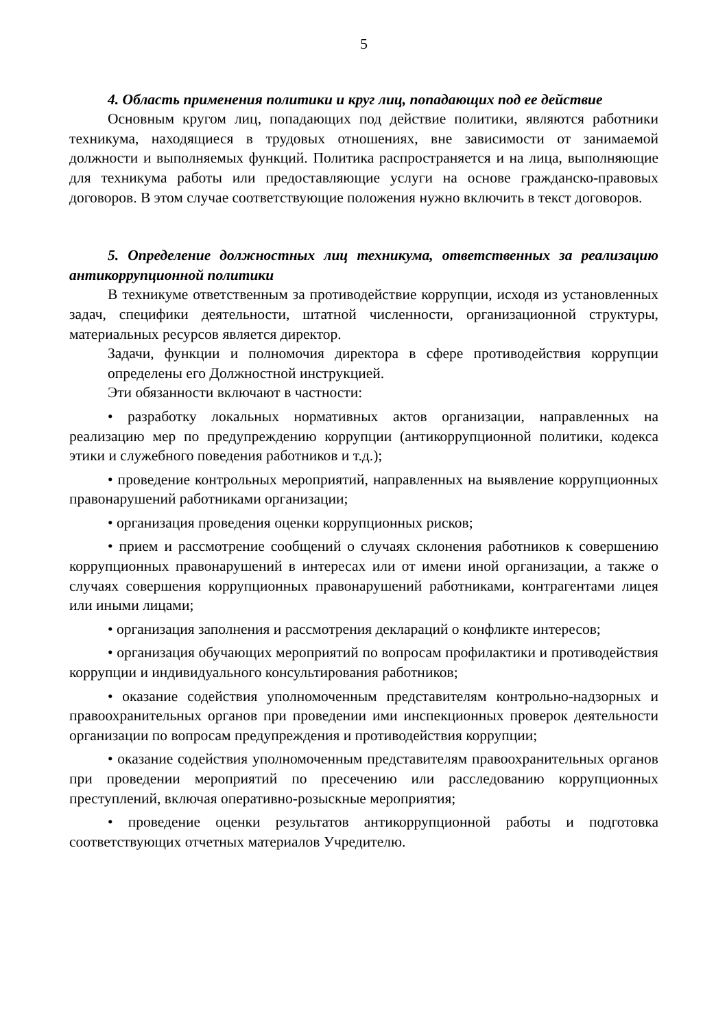5
4. Область применения политики и круг лиц, попадающих под ее действие
Основным кругом лиц, попадающих под действие политики, являются работники техникума, находящиеся в трудовых отношениях, вне зависимости от занимаемой должности и выполняемых функций. Политика распространяется и на лица, выполняющие для техникума работы или предоставляющие услуги на основе гражданско-правовых договоров. В этом случае соответствующие положения нужно включить в текст договоров.
5. Определение должностных лиц техникума, ответственных за реализацию антикоррупционной политики
В техникуме ответственным за противодействие коррупции, исходя из установленных задач, специфики деятельности, штатной численности, организационной структуры, материальных ресурсов является директор.
Задачи, функции и полномочия директора в сфере противодействия коррупции определены его Должностной инструкцией.
Эти обязанности включают в частности:
• разработку локальных нормативных актов организации, направленных на реализацию мер по предупреждению коррупции (антикоррупционной политики, кодекса этики и служебного поведения работников и т.д.);
• проведение контрольных мероприятий, направленных на выявление коррупционных правонарушений работниками организации;
• организация проведения оценки коррупционных рисков;
• прием и рассмотрение сообщений о случаях склонения работников к совершению коррупционных правонарушений в интересах или от имени иной организации, а также о случаях совершения коррупционных правонарушений работниками, контрагентами лицея или иными лицами;
• организация заполнения и рассмотрения деклараций о конфликте интересов;
• организация обучающих мероприятий по вопросам профилактики и противодействия коррупции и индивидуального консультирования работников;
• оказание содействия уполномоченным представителям контрольно-надзорных и правоохранительных органов при проведении ими инспекционных проверок деятельности организации по вопросам предупреждения и противодействия коррупции;
• оказание содействия уполномоченным представителям правоохранительных органов при проведении мероприятий по пресечению или расследованию коррупционных преступлений, включая оперативно-розыскные мероприятия;
• проведение оценки результатов антикоррупционной работы и подготовка соответствующих отчетных материалов Учредителю.